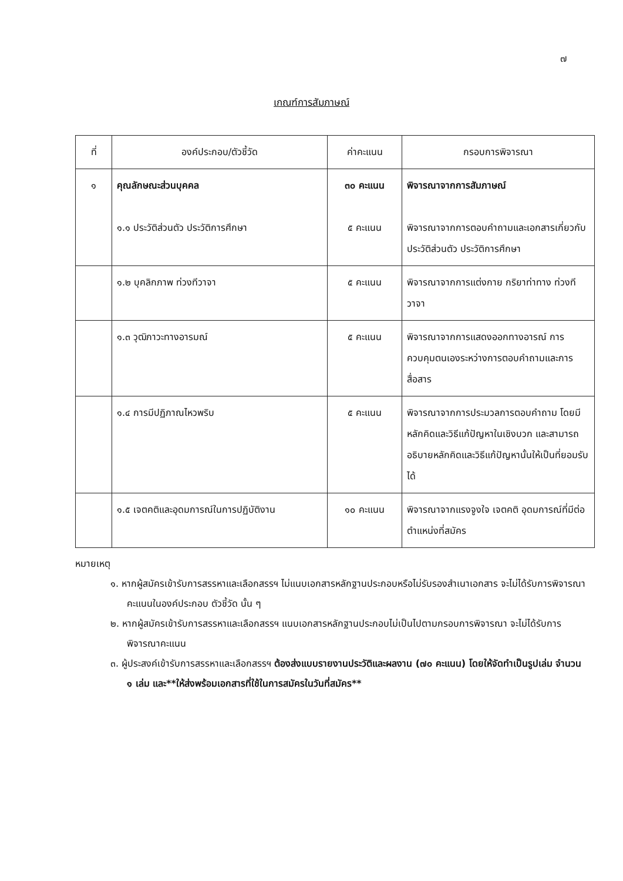๗
เกณฑ์การสัมภาษณ์
| ที่ | องค์ประกอบ/ตัวชี้วัด | ค่าคะแนน | กรอบการพิจารณา |
| --- | --- | --- | --- |
| ๑ | คุณลักษณะส่วนบุคคล ๑.๑ ประวัติส่วนตัว ประวัติการศึกษา | ๓๐ คะแนน ๕ คะแนน | พิจารณาจากการสัมภาษณ์ พิจารณาจากการตอบคำถามและเอกสารเกี่ยวกับประวัติส่วนตัว ประวัติการศึกษา |
| | ๑.๒ บุคลิกภาพ ท่วงทีวาจา | ๕ คะแนน | พิจารณาจากการแต่งกาย กริยาท่าทาง ท่วงทีวาจา |
| | ๑.๓ วุฒิภาวะทางอารมณ์ | ๕ คะแนน | พิจารณาจากการแสดงออกทางอารณ์ การควบคุมตนเองระหว่างการตอบคำถามและการสื่อสาร |
| | ๑.๔ การมีปฏิภาณไหวพริบ | ๕ คะแนน | พิจารณาจากการประมวลการตอบคำถาม โดยมีหลักคิดและวิธีแก้ปัญหาในเชิงบวก และสามารถอธิบายหลักคิดและวิธีแก้ปัญหานั้นให้เป็นที่ยอมรับได้ |
| | ๑.๕ เจตคติและอุดมการณ์ในการปฏิบัติงาน | ๑๐ คะแนน | พิจารณาจากแรงจูงใจ เจตคติ อุดมการณ์ที่มีต่อตำแหน่งที่สมัคร |
หมายเหตุ
๑. หากผู้สมัครเข้ารับการสรรหาและเลือกสรรฯ ไม่แนบเอกสารหลักฐานประกอบหรือไม่รับรองสำเนาเอกสาร จะไม่ได้รับการพิจารณาคะแนนในองค์ประกอบ ตัวชี้วัด นั้น ๆ
๒. หากผู้สมัครเข้ารับการสรรหาและเลือกสรรฯ แนบเอกสารหลักฐานประกอบไม่เป็นไปตามกรอบการพิจารณา จะไม่ได้รับการพิจารณาคะแนน
๓. ผู้ประสงค์เข้ารับการสรรหาและเลือกสรรฯ ต้องส่งแบบรายงานประวัติและผลงาน (๗๐ คะแนน) โดยให้จัดทำเป็นรูปเล่ม จำนวน ๑ เล่ม และ**ให้ส่งพร้อมเอกสารที่ใช้ในการสมัครในวันที่สมัคร**